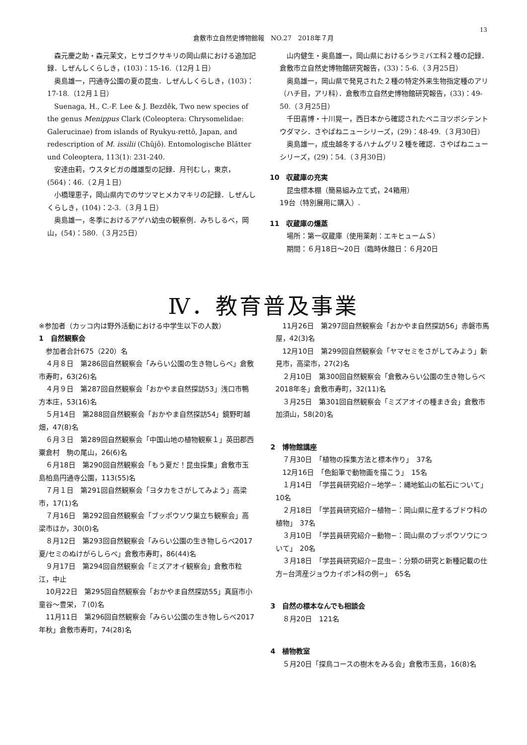13
倉敷市立自然史博物館報　NO.27　2018年７月
森元慶之助・森元茉文，ヒサゴクサキリの岡山県における追加記録．しぜんしくらしき，(103)：15-16.（12月１日）
奥島雄一，円通寺公園の夏の昆虫．しぜんしくらしき，(103)：17-18.（12月１日）
Suenaga, H., C.-F. Lee & J. Bezděk, Two new species of the genus Menippus Clark (Coleoptera: Chrysomelidae: Galerucinae) from islands of Ryukyu-rettô, Japan, and redescription of M. issilii (Chûjô). Entomologische Blätter und Coleoptera, 113(1): 231-240.
安達由莉，ウスタビガの雌雄型の記録．月刊むし，東京，(564)：46.（２月１日）
小橋理恵子，岡山県内でのサツマヒメカマキリの記録．しぜんしくらしき，(104)：2-3.（３月１日）
奥島雄一，冬季におけるアゲハ幼虫の観察例．みちしるべ，岡山，(54)：580.（３月25日）
山内健生・奥島雄一，岡山県におけるシラミバエ科２種の記録．倉敷市立自然史博物館研究報告，(33)：5-6.（３月25日）
奥島雄一，岡山県で発見された２種の特定外来生物指定種のアリ（ハチ目，アリ科）．倉敷市立自然史博物館研究報告，(33)：49-50.（３月25日）
千田喜博・十川晃一，西日本から確認されたベニヨツボシテントウダマシ．さやばねニューシリーズ，(29)：48-49.（３月30日）
奥島雄一，成虫越冬するハナムグリ２種を確認．さやばねニューシリーズ，(29)：54.（３月30日）
10　収蔵庫の充実
　昆虫標本棚（簡易組み立て式，24箱用）
19台（特別展用に購入）.
11　収蔵庫の燻蒸
　場所：第一収蔵庫（使用薬剤：エキヒュームＳ）
　期間：６月18日〜20日（臨時休館日：６月20日
Ⅳ．教育普及事業
※参加者（カッコ内は野外活動における中学生以下の人数）
1　自然観察会
参加者合計675（220）名
４月８日　第286回自然観察会「みらい公園の生き物しらべ」倉敷市寿町，63(26)名
４月９日　第287回自然観察会「おかやま自然探訪53」浅口市鴨方本庄，53(16)名
５月14日　第288回自然観察会「おかやま自然探訪54」鏡野町越畑，47(8)名
６月３日　第289回自然観察会「中国山地の植物観察１」英田郡西粟倉村　駒の尾山，26(6)名
６月18日　第290回自然観察会「もう夏だ！昆虫採集」倉敷市玉島柏島円通寺公園，113(55)名
７月１日　第291回自然観察会「ヨタカをさがしてみよう」高梁市，17(1)名
７月16日　第292回自然観察会「ブッポウソウ巣立ち観察会」高梁市ほか，30(0)名
８月12日　第293回自然観察会「みらい公園の生き物しらべ2017夏/セミのぬけがらしらべ」倉敷市寿町，86(44)名
９月17日　第294回自然観察会「ミズアオイ観察会」倉敷市粒江，中止
10月22日　第295回自然観察会「おかやま自然探訪55」真庭市小童谷〜豊栄，７(0)名
11月11日　第296回自然観察会「みらい公園の生き物しらべ2017年秋」倉敷市寿町，74(28)名
11月26日　第297回自然観察会「おかやま自然探訪56」赤磐市馬屋，42(3)名
12月10日　第299回自然観察会「ヤマセミをさがしてみよう」新見市，高梁市，27(2)名
２月10日　第300回自然観察会「倉敷みらい公園の生き物しらべ2018年冬」倉敷市寿町，32(11)名
３月25日　第301回自然観察会「ミズアオイの種まき会」倉敷市加須山，58(20)名
2　博物館講座
７月30日　「植物の採集方法と標本作り」　37名
12月16日　「色鉛筆で動物画を描こう」　15名
１月14日　「学芸員研究紹介−地学−：縄地鉱山の鉱石について」　10名
２月18日　「学芸員研究紹介−植物−：岡山県に産するブドウ科の植物」　37名
３月10日　「学芸員研究紹介−動物−：岡山県のブッポウソウについて」　20名
３月18日　「学芸員研究紹介−昆虫−：分類の研究と新種記載の仕方−台湾産ジョウカイボン科の例−」　65名
3　自然の標本なんでも相談会
８月20日　121名
4　植物教室
５月20日「探鳥コースの樹木をみる会」倉敷市玉島，16(8)名